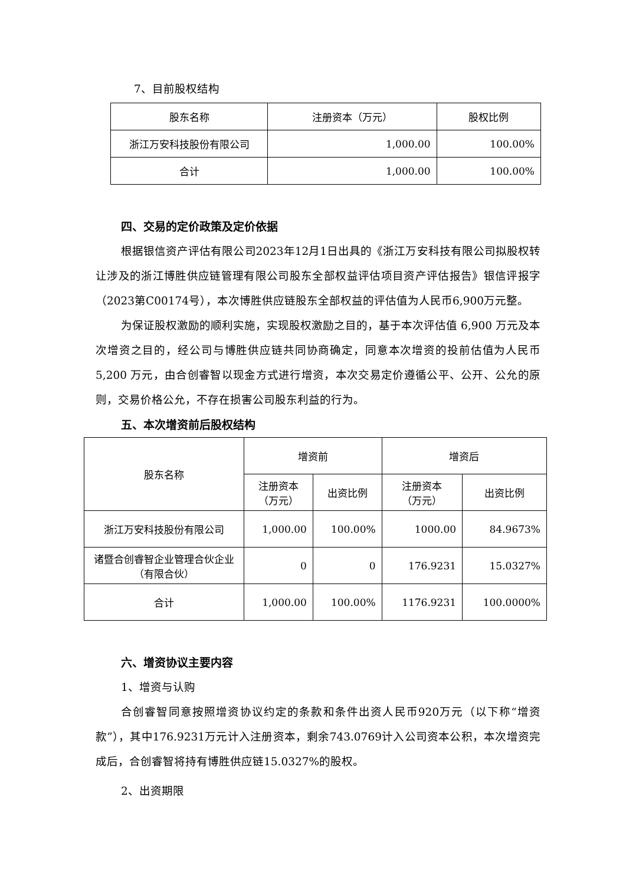7、目前股权结构
| 股东名称 | 注册资本（万元） | 股权比例 |
| 浙江万安科技股份有限公司 | 1,000.00 | 100.00% |
| 合计 | 1,000.00 | 100.00% |
四、交易的定价政策及定价依据
根据银信资产评估有限公司2023年12月1日出具的《浙江万安科技有限公司拟股权转让涉及的浙江博胜供应链管理有限公司股东全部权益评估项目资产评估报告》银信评报字（2023第C00174号），本次博胜供应链股东全部权益的评估值为人民币6,900万元整。
为保证股权激励的顺利实施，实现股权激励之目的，基于本次评估值 6,900 万元及本次增资之目的，经公司与博胜供应链共同协商确定，同意本次增资的投前估值为人民币 5,200 万元，由合创睿智以现金方式进行增资，本次交易定价遵循公平、公开、公允的原则，交易价格公允，不存在损害公司股东利益的行为。
五、本次增资前后股权结构
| 股东名称 | 增资前 | | 增资后 | |
| | 注册资本 （万元） | 出资比例 | 注册资本 （万元） | 出资比例 |
| 浙江万安科技股份有限公司 | 1,000.00 | 100.00% | 1000.00 | 84.9673% |
| 诸暨合创睿智企业管理合伙企业（有限合伙） | 0 | 0 | 176.9231 | 15.0327% |
| 合计 | 1,000.00 | 100.00% | 1176.9231 | 100.0000% |
六、增资协议主要内容
1、增资与认购
合创睿智同意按照增资协议约定的条款和条件出资人民币920万元（以下称“增资款”），其中176.9231万元计入注册资本，剩余743.0769计入公司资本公积，本次增资完成后，合创睿智将持有博胜供应链15.0327%的股权。
2、出资期限